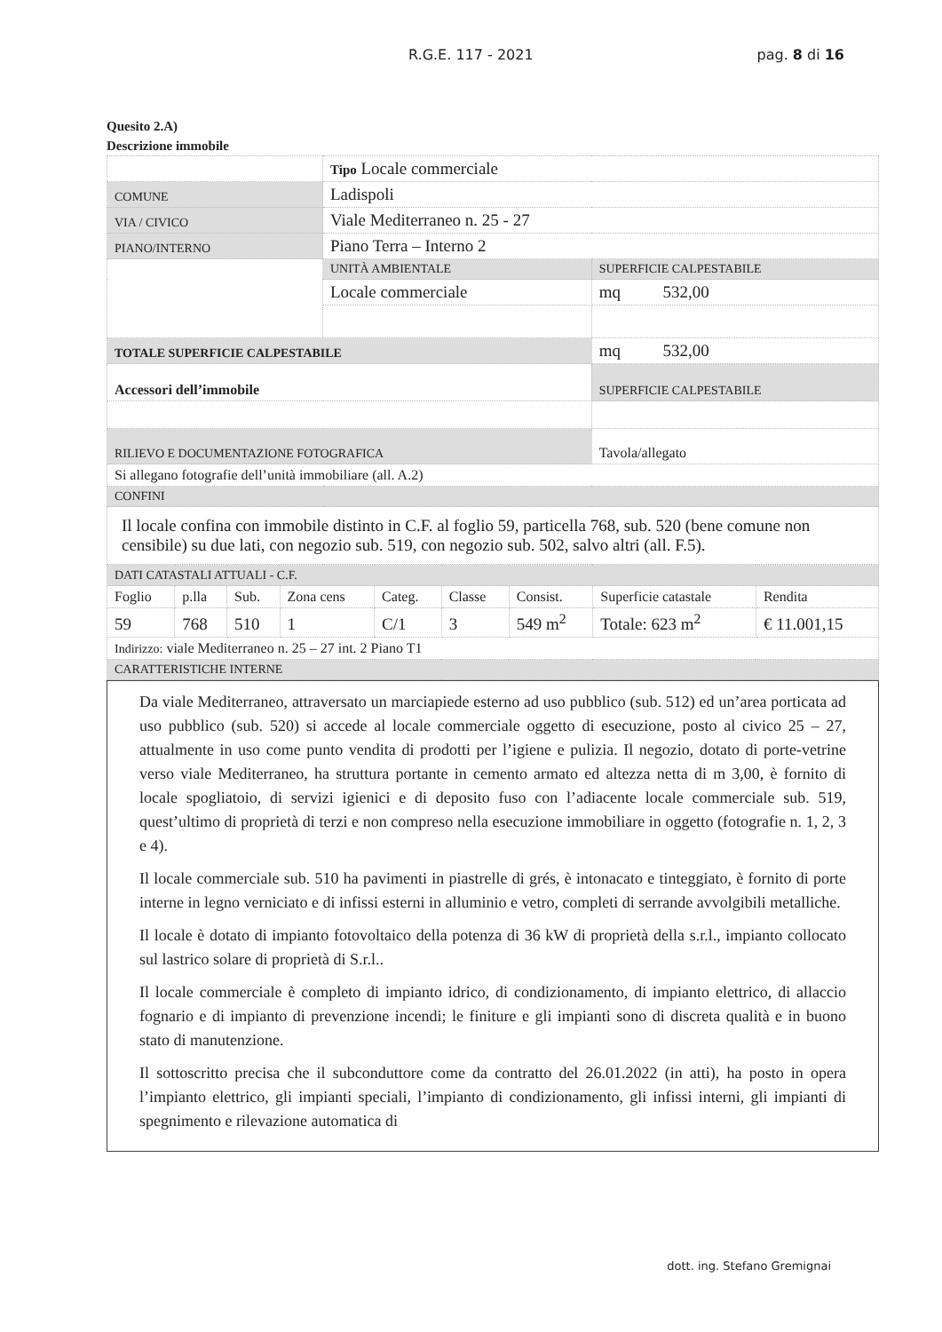R.G.E. 117 - 2021 pag. 8 di 16
Quesito 2.A)
Descrizione immobile
| | Tipo Locale commerciale | |
| COMUNE | Ladispoli | |
| VIA / CIVICO | Viale Mediterraneo n. 25 - 27 | |
| PIANO/INTERNO | Piano Terra – Interno 2 | |
| | UNITÀ AMBIENTALE | SUPERFICIE CALPESTABILE |
| | Locale commerciale | mq 532,00 |
| TOTALE SUPERFICIE CALPESTABILE | | mq 532,00 |
| Accessori dell’immobile | | SUPERFICIE CALPESTABILE |
| RILIEVO E DOCUMENTAZIONE FOTOGRAFICA | | Tavola/allegato |
| Si allegano fotografie dell’unità immobiliare (all. A.2) | | |
| CONFINI | | |
| Il locale confina con immobile distinto in C.F. al foglio 59, particella 768, sub. 520 (bene comune non censibile) su due lati, con negozio sub. 519, con negozio sub. 502, salvo altri (all. F.5). | | |
| DATI CATASTALI ATTUALI - C.F. | | | | | | | | |
| Foglio | p.lla | Sub. | Zona cens | Categ. | Classe | Consist. | Superficie catastale | Rendita |
| 59 | 768 | 510 | 1 | C/1 | 3 | 549 m<sup>2</sup> | Totale: 623 m<sup>2</sup> | € 11.001,15 |
| Indirizzo: viale Mediterraneo n. 25 – 27 int. 2 Piano T1 | | | | | | | | |
| CARATTERISTICHE INTERNE | | | | | | | | |
Da viale Mediterraneo, attraversato un marciapiede esterno ad uso pubblico (sub. 512) ed un’area porticata ad uso pubblico (sub. 520) si accede al locale commerciale oggetto di esecuzione, posto al civico 25 – 27, attualmente in uso come punto vendita di prodotti per l’igiene e pulizia. Il negozio, dotato di porte-vetrine verso viale Mediterraneo, ha struttura portante in cemento armato ed altezza netta di m 3,00, è fornito di locale spogliatoio, di servizi igienici e di deposito fuso con l’adiacente locale commerciale sub. 519, quest’ultimo di proprietà di terzi e non compreso nella esecuzione immobiliare in oggetto (fotografie n. 1, 2, 3 e 4).
Il locale commerciale sub. 510 ha pavimenti in piastrelle di grés, è intonacato e tinteggiato, è fornito di porte interne in legno verniciato e di infissi esterni in alluminio e vetro, completi di serrande avvolgibili metalliche.
Il locale è dotato di impianto fotovoltaico della potenza di 36 kW di proprietà della s.r.l., impianto collocato sul lastrico solare di proprietà di S.r.l..
Il locale commerciale è completo di impianto idrico, di condizionamento, di impianto elettrico, di allaccio fognario e di impianto di prevenzione incendi; le finiture e gli impianti sono di discreta qualità e in buono stato di manutenzione.
Il sottoscritto precisa che il subconduttore come da contratto del 26.01.2022 (in atti), ha posto in opera l’impianto elettrico, gli impianti speciali, l’impianto di condizionamento, gli infissi interni, gli impianti di spegnimento e rilevazione automatica di
dott. ing. Stefano Gremignai